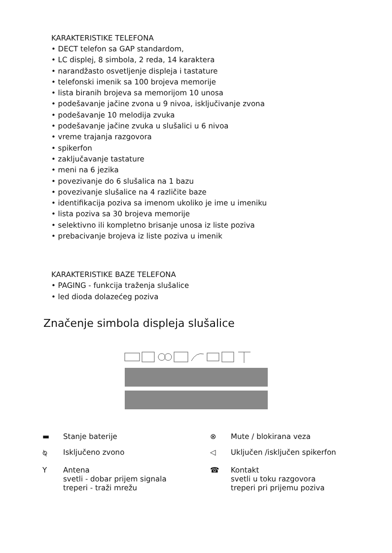KARAKTERISTIKE TELEFONA
• DECT telefon sa GAP standardom,
• LC displej, 8 simbola, 2 reda, 14 karaktera
• narandžasto osvetljenje displeja i tastature
• telefonski imenik sa 100 brojeva memorije
• lista biranih brojeva sa memorijom 10 unosa
• podešavanje jačine zvona u 9 nivoa, isključivanje zvona
• podešavanje 10 melodija zvuka
• podešavanje jačine zvuka u slušalici u 6 nivoa
• vreme trajanja razgovora
• spikerfon
• zaključavanje tastature
• meni na 6 jezika
• povezivanje do 6 slušalica na 1 bazu
• povezivanje slušalice na 4 različite baze
• identifikacija poziva sa imenom ukoliko je ime u imeniku
• lista poziva sa 30 brojeva memorije
• selektivno ili kompletno brisanje unosa iz liste poziva
• prebacivanje brojeva iz liste poziva u imenik
KARAKTERISTIKE BAZE TELEFONA
• PAGING - funkcija traženja slušalice
• led dioda dolazećeg poziva
Značenje simbola displeja slušalice
▬ Stanje baterije
⊗ Mute / blokirana veza
⍉ Isključeno zvono
◁ Uključen /isključen spikerfon
Y Antena
svetli - dobar prijem signala
treperi - traži mrežu
☎ Kontakt
svetli u toku razgovora
treperi pri prijemu poziva